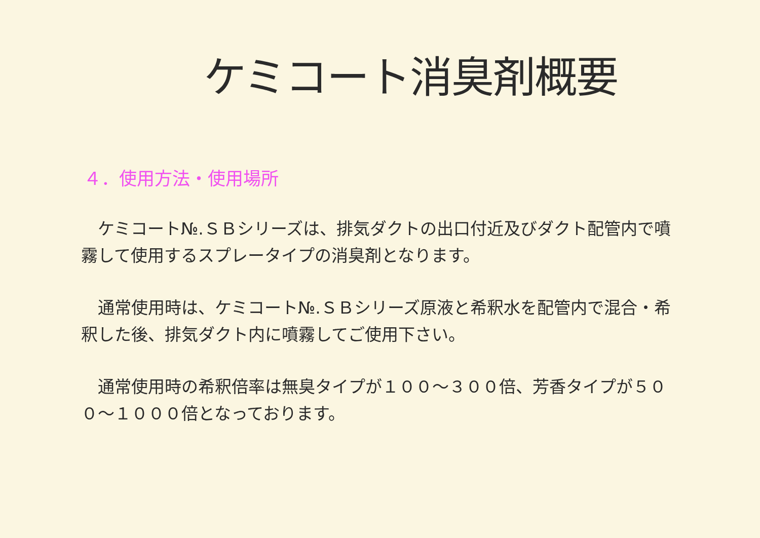ケミコート消臭剤概要
４．使用方法・使用場所
　ケミコート№.ＳＢシリーズは、排気ダクトの出口付近及びダクト配管内で噴霧して使用するスプレータイプの消臭剤となります。
　通常使用時は、ケミコート№.ＳＢシリーズ原液と希釈水を配管内で混合・希釈した後、排気ダクト内に噴霧してご使用下さい。
　通常使用時の希釈倍率は無臭タイプが１００～３００倍、芳香タイプが５００～１０００倍となっております。